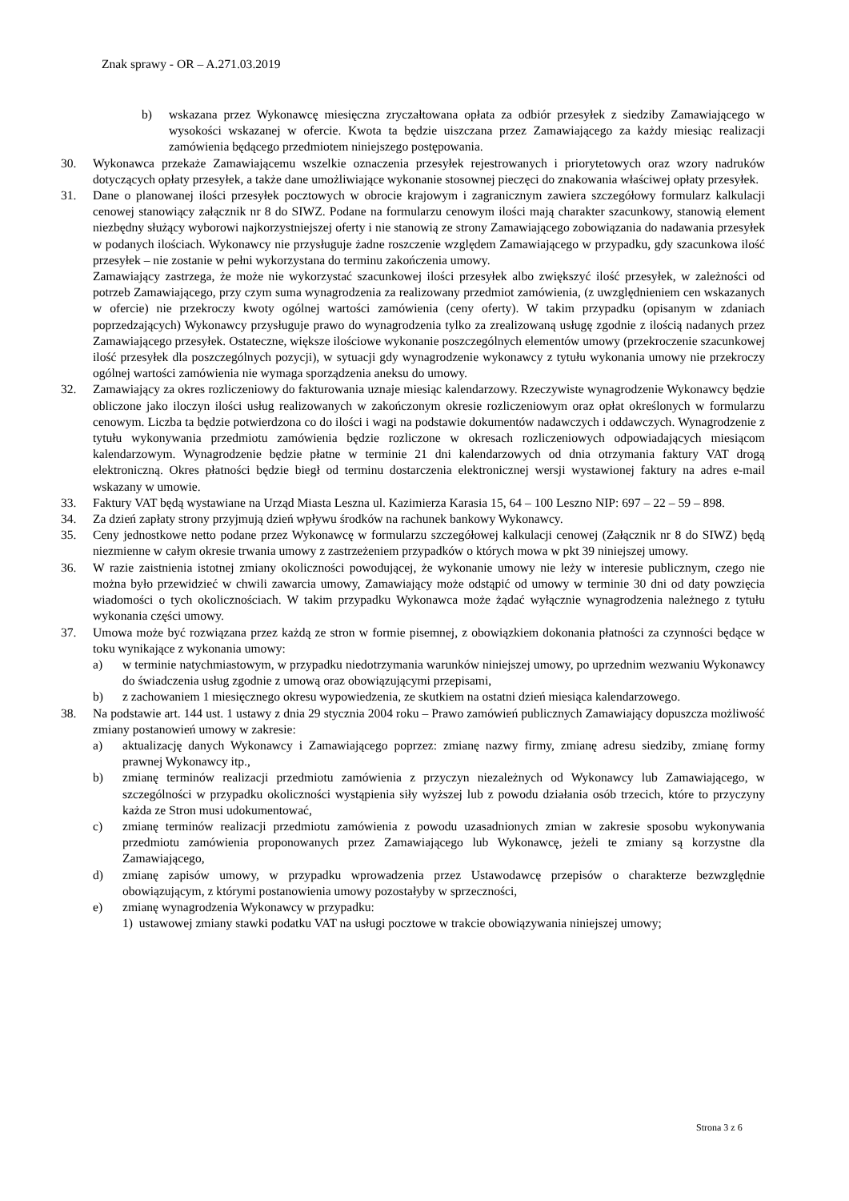Znak sprawy - OR – A.271.03.2019
b) wskazana przez Wykonawcę miesięczna zryczałtowana opłata za odbiór przesyłek z siedziby Zamawiającego w wysokości wskazanej w ofercie. Kwota ta będzie uiszczana przez Zamawiającego za każdy miesiąc realizacji zamówienia będącego przedmiotem niniejszego postępowania.
30. Wykonawca przekaże Zamawiającemu wszelkie oznaczenia przesyłek rejestrowanych i priorytetowych oraz wzory nadruków dotyczących opłaty przesyłek, a także dane umożliwiające wykonanie stosownej pieczęci do znakowania właściwej opłaty przesyłek.
31. Dane o planowanej ilości przesyłek pocztowych w obrocie krajowym i zagranicznym zawiera szczegółowy formularz kalkulacji cenowej stanowiący załącznik nr 8 do SIWZ. Podane na formularzu cenowym ilości mają charakter szacunkowy, stanowią element niezbędny służący wyborowi najkorzystniejszej oferty i nie stanowią ze strony Zamawiającego zobowiązania do nadawania przesyłek w podanych ilościach. Wykonawcy nie przysługuje żadne roszczenie względem Zamawiającego w przypadku, gdy szacunkowa ilość przesyłek – nie zostanie w pełni wykorzystana do terminu zakończenia umowy.
Zamawiający zastrzega, że może nie wykorzystać szacunkowej ilości przesyłek albo zwiększyć ilość przesyłek, w zależności od potrzeb Zamawiającego, przy czym suma wynagrodzenia za realizowany przedmiot zamówienia, (z uwzględnieniem cen wskazanych w ofercie) nie przekroczy kwoty ogólnej wartości zamówienia (ceny oferty). W takim przypadku (opisanym w zdaniach poprzedzających) Wykonawcy przysługuje prawo do wynagrodzenia tylko za zrealizowaną usługę zgodnie z ilością nadanych przez Zamawiającego przesyłek. Ostateczne, większe ilościowe wykonanie poszczególnych elementów umowy (przekroczenie szacunkowej ilość przesyłek dla poszczególnych pozycji), w sytuacji gdy wynagrodzenie wykonawcy z tytułu wykonania umowy nie przekroczy ogólnej wartości zamówienia nie wymaga sporządzenia aneksu do umowy.
32. Zamawiający za okres rozliczeniowy do fakturowania uznaje miesiąc kalendarzowy. Rzeczywiste wynagrodzenie Wykonawcy będzie obliczone jako iloczyn ilości usług realizowanych w zakończonym okresie rozliczeniowym oraz opłat określonych w formularzu cenowym. Liczba ta będzie potwierdzona co do ilości i wagi na podstawie dokumentów nadawczych i oddawczych. Wynagrodzenie z tytułu wykonywania przedmiotu zamówienia będzie rozliczone w okresach rozliczeniowych odpowiadających miesiącom kalendarzowym. Wynagrodzenie będzie płatne w terminie 21 dni kalendarzowych od dnia otrzymania faktury VAT drogą elektroniczną. Okres płatności będzie biegł od terminu dostarczenia elektronicznej wersji wystawionej faktury na adres e-mail wskazany w umowie.
33. Faktury VAT będą wystawiane na Urząd Miasta Leszna ul. Kazimierza Karasia 15, 64 – 100 Leszno NIP: 697 – 22 – 59 – 898.
34. Za dzień zapłaty strony przyjmują dzień wpływu środków na rachunek bankowy Wykonawcy.
35. Ceny jednostkowe netto podane przez Wykonawcę w formularzu szczegółowej kalkulacji cenowej (Załącznik nr 8 do SIWZ) będą niezmienne w całym okresie trwania umowy z zastrzeżeniem przypadków o których mowa w pkt 39 niniejszej umowy.
36. W razie zaistnienia istotnej zmiany okoliczności powodującej, że wykonanie umowy nie leży w interesie publicznym, czego nie można było przewidzieć w chwili zawarcia umowy, Zamawiający może odstąpić od umowy w terminie 30 dni od daty powzięcia wiadomości o tych okolicznościach. W takim przypadku Wykonawca może żądać wyłącznie wynagrodzenia należnego z tytułu wykonania części umowy.
37. Umowa może być rozwiązana przez każdą ze stron w formie pisemnej, z obowiązkiem dokonania płatności za czynności będące w toku wynikające z wykonania umowy:
a) w terminie natychmiastowym, w przypadku niedotrzymania warunków niniejszej umowy, po uprzednim wezwaniu Wykonawcy do świadczenia usług zgodnie z umową oraz obowiązującymi przepisami,
b) z zachowaniem 1 miesięcznego okresu wypowiedzenia, ze skutkiem na ostatni dzień miesiąca kalendarzowego.
38. Na podstawie art. 144 ust. 1 ustawy z dnia 29 stycznia 2004 roku – Prawo zamówień publicznych Zamawiający dopuszcza możliwość zmiany postanowień umowy w zakresie:
a) aktualizację danych Wykonawcy i Zamawiającego poprzez: zmianę nazwy firmy, zmianę adresu siedziby, zmianę formy prawnej Wykonawcy itp.,
b) zmianę terminów realizacji przedmiotu zamówienia z przyczyn niezależnych od Wykonawcy lub Zamawiającego, w szczególności w przypadku okoliczności wystąpienia siły wyższej lub z powodu działania osób trzecich, które to przyczyny każda ze Stron musi udokumentować,
c) zmianę terminów realizacji przedmiotu zamówienia z powodu uzasadnionych zmian w zakresie sposobu wykonywania przedmiotu zamówienia proponowanych przez Zamawiającego lub Wykonawcę, jeżeli te zmiany są korzystne dla Zamawiającego,
d) zmianę zapisów umowy, w przypadku wprowadzenia przez Ustawodawcę przepisów o charakterze bezwzględnie obowiązującym, z którymi postanowienia umowy pozostałyby w sprzeczności,
e) zmianę wynagrodzenia Wykonawcy w przypadku:
1) ustawowej zmiany stawki podatku VAT na usługi pocztowe w trakcie obowiązywania niniejszej umowy;
Strona 3 z 6